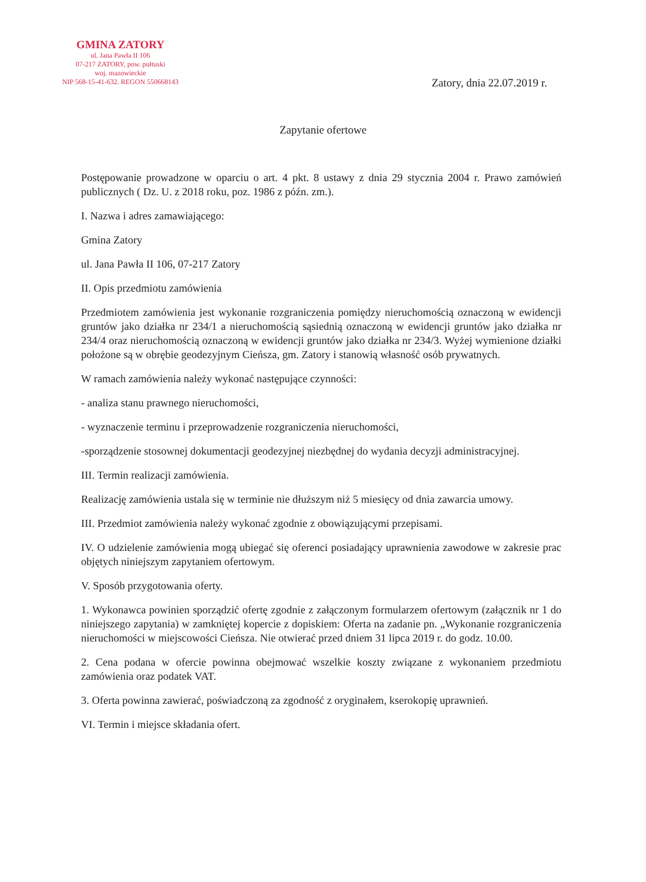GMINA ZATORY
ul. Jana Pawła II 106
07-217 ZATORY, pow. pułtuski
woj. mazowieckie
NIP 568-15-41-632. REGON 550668143
Zatory, dnia 22.07.2019 r.
Zapytanie ofertowe
Postępowanie prowadzone w oparciu o art. 4 pkt. 8 ustawy z dnia 29 stycznia 2004 r. Prawo zamówień publicznych ( Dz. U. z 2018 roku, poz. 1986 z późn. zm.).
I. Nazwa i adres zamawiającego:
Gmina Zatory
ul. Jana Pawła II 106, 07-217 Zatory
II. Opis przedmiotu zamówienia
Przedmiotem zamówienia jest wykonanie rozgraniczenia pomiędzy nieruchomością oznaczoną w ewidencji gruntów jako działka nr 234/1 a nieruchomością sąsiednią oznaczoną w ewidencji gruntów jako działka nr 234/4 oraz nieruchomością oznaczoną w ewidencji gruntów jako działka nr 234/3. Wyżej wymienione działki położone są w obrębie geodezyjnym Cieńsza, gm. Zatory i stanowią własność osób prywatnych.
W ramach zamówienia należy wykonać następujące czynności:
- analiza stanu prawnego nieruchomości,
- wyznaczenie terminu i przeprowadzenie rozgraniczenia nieruchomości,
-sporządzenie stosownej dokumentacji geodezyjnej niezbędnej do wydania decyzji administracyjnej.
III. Termin realizacji zamówienia.
Realizację zamówienia ustala się w terminie nie dłuższym niż 5 miesięcy od dnia zawarcia umowy.
III. Przedmiot zamówienia należy wykonać zgodnie z obowiązującymi przepisami.
IV. O udzielenie zamówienia mogą ubiegać się oferenci posiadający uprawnienia zawodowe w zakresie prac objętych niniejszym zapytaniem ofertowym.
V. Sposób przygotowania oferty.
1. Wykonawca powinien sporządzić ofertę zgodnie z załączonym formularzem ofertowym (załącznik nr 1 do niniejszego zapytania) w zamkniętej kopercie z dopiskiem: Oferta na zadanie pn. „Wykonanie rozgraniczenia nieruchomości w miejscowości Cieńsza. Nie otwierać przed dniem 31 lipca 2019 r. do godz. 10.00.
2. Cena podana w ofercie powinna obejmować wszelkie koszty związane z wykonaniem przedmiotu zamówienia oraz podatek VAT.
3. Oferta powinna zawierać, poświadczoną za zgodność z oryginałem, kserokopię uprawnień.
VI. Termin i miejsce składania ofert.